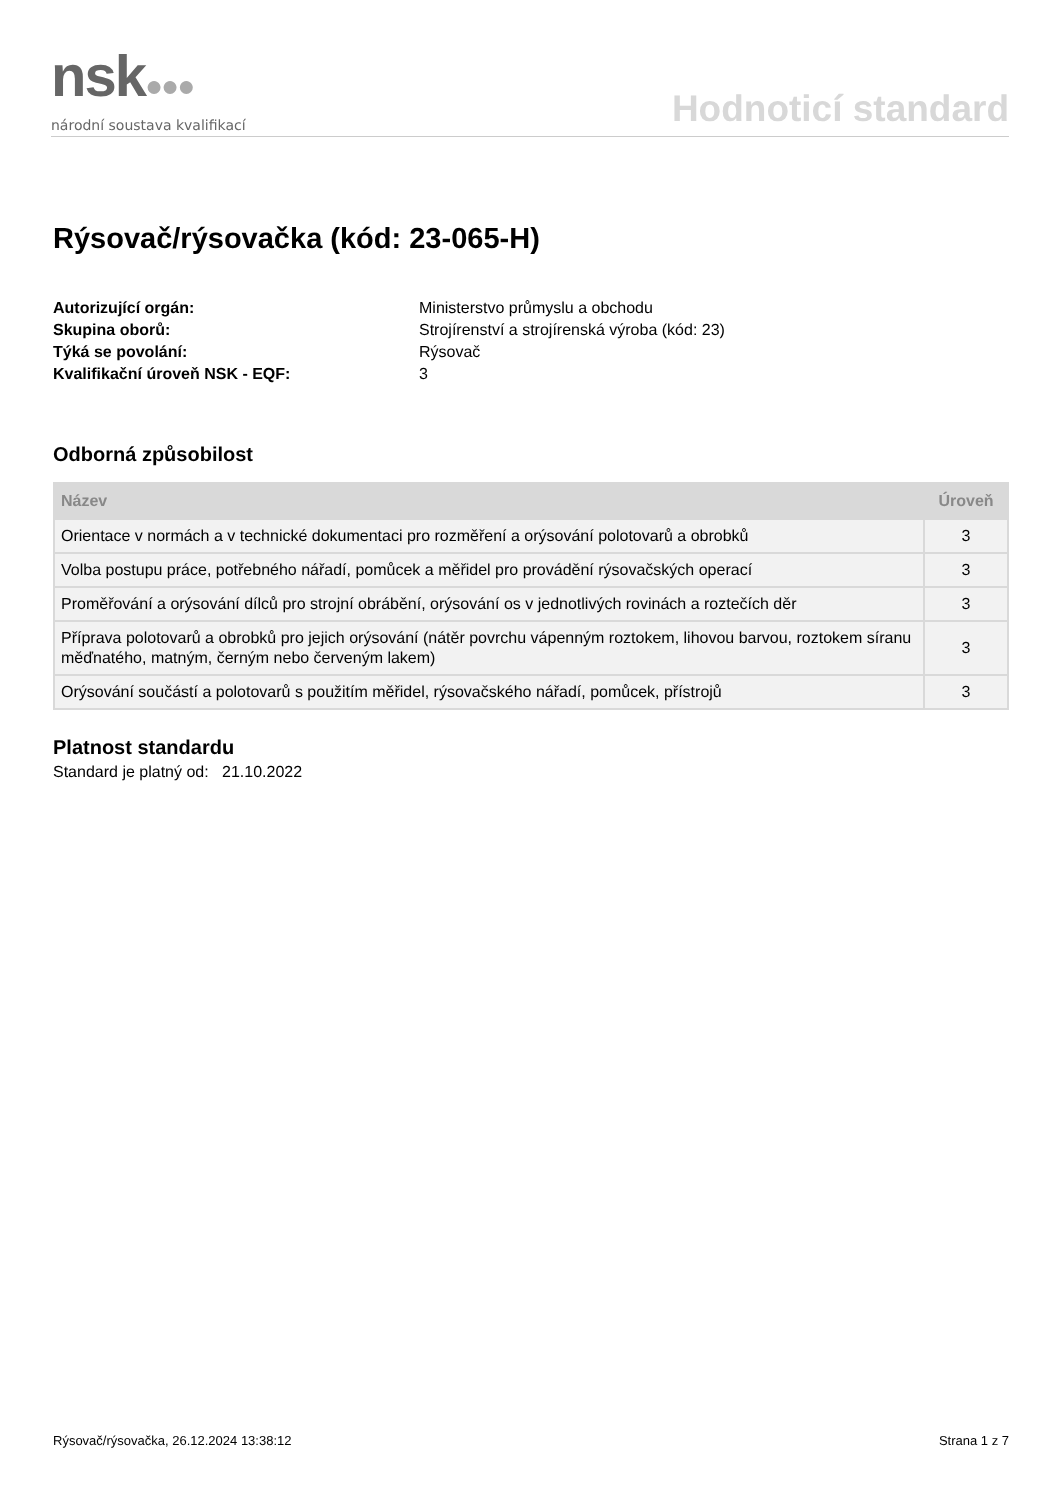nsk●●●
národní soustava kvalifikací
Hodnoticí standard
Rýsovač/rýsovačka (kód: 23-065-H)
Autorizující orgán: Ministerstvo průmyslu a obchodu Skupina oborů: Strojírenství a strojírenská výroba (kód: 23) Týká se povolání: Rýsovač Kvalifikační úroveň NSK - EQF: 3
Odborná způsobilost
| Název | Úroveň |
| --- | --- |
| Orientace v normách a v technické dokumentaci pro rozměření a orýsování polotovarů a obrobků | 3 |
| Volba postupu práce, potřebného nářadí, pomůcek a měřidel pro provádění rýsovačských operací | 3 |
| Proměřování a orýsování dílců pro strojní obrábění, orýsování os v jednotlivých rovinách a roztečích děr | 3 |
| Příprava polotovarů a obrobků pro jejich orýsování (nátěr povrchu vápenným roztokem, lihovou barvou, roztokem síranu měďnatého, matným, černým nebo červeným lakem) | 3 |
| Orýsování součástí a polotovarů s použitím měřidel, rýsovačského nářadí, pomůcek, přístrojů | 3 |
Platnost standardu
Standard je platný od: 21.10.2022
Rýsovač/rýsovačka, 26.12.2024 13:38:12 Strana 1 z 7